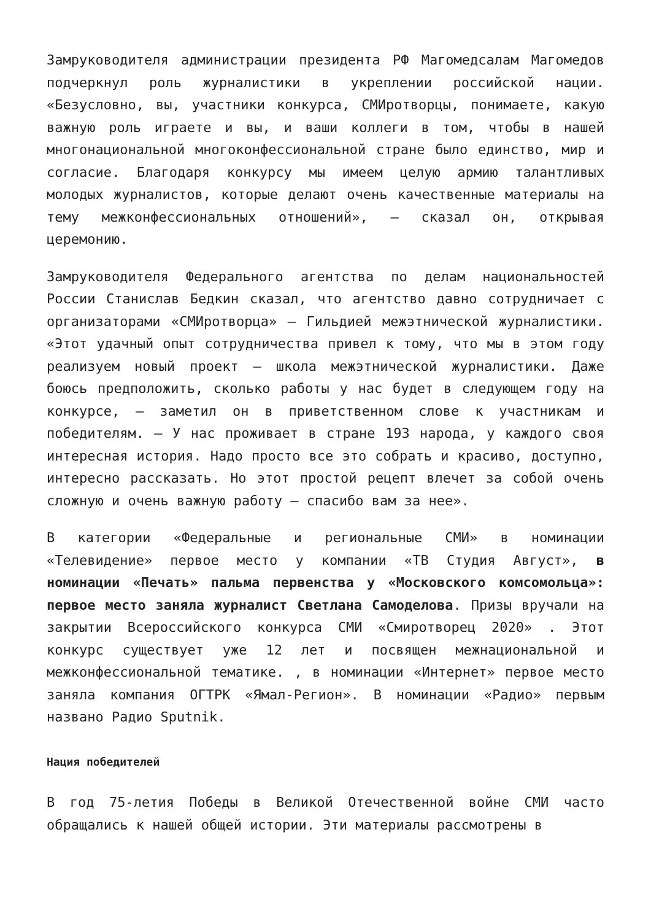Замруководителя администрации президента РФ Магомедсалам Магомедов подчеркнул роль журналистики в укреплении российской нации. «Безусловно, вы, участники конкурса, СМИротворцы, понимаете, какую важную роль играете и вы, и ваши коллеги в том, чтобы в нашей многонациональной многоконфессиональной стране было единство, мир и согласие. Благодаря конкурсу мы имеем целую армию талантливых молодых журналистов, которые делают очень качественные материалы на тему межконфессиональных отношений», — сказал он, открывая церемонию.
Замруководителя Федерального агентства по делам национальностей России Станислав Бедкин сказал, что агентство давно сотрудничает с организаторами «СМИротворца» — Гильдией межэтнической журналистики. «Этот удачный опыт сотрудничества привел к тому, что мы в этом году реализуем новый проект — школа межэтнической журналистики. Даже боюсь предположить, сколько работы у нас будет в следующем году на конкурсе, — заметил он в приветственном слове к участникам и победителям. — У нас проживает в стране 193 народа, у каждого своя интересная история. Надо просто все это собрать и красиво, доступно, интересно рассказать. Но этот простой рецепт влечет за собой очень сложную и очень важную работу — спасибо вам за нее».
В категории «Федеральные и региональные СМИ» в номинации «Телевидение» первое место у компании «ТВ Студия Август», в номинации «Печать» пальма первенства у «Московского комсомольца»: первое место заняла журналист Светлана Самоделова. Призы вручали на закрытии Всероссийского конкурса СМИ «Смиротворец 2020» . Этот конкурс существует уже 12 лет и посвящен межнациональной и межконфессиональной тематике. , в номинации «Интернет» первое место заняла компания ОГТРК «Ямал-Регион». В номинации «Радио» первым названо Радио Sputnik.
Нация победителей
В год 75-летия Победы в Великой Отечественной войне СМИ часто обращались к нашей общей истории. Эти материалы рассмотрены в